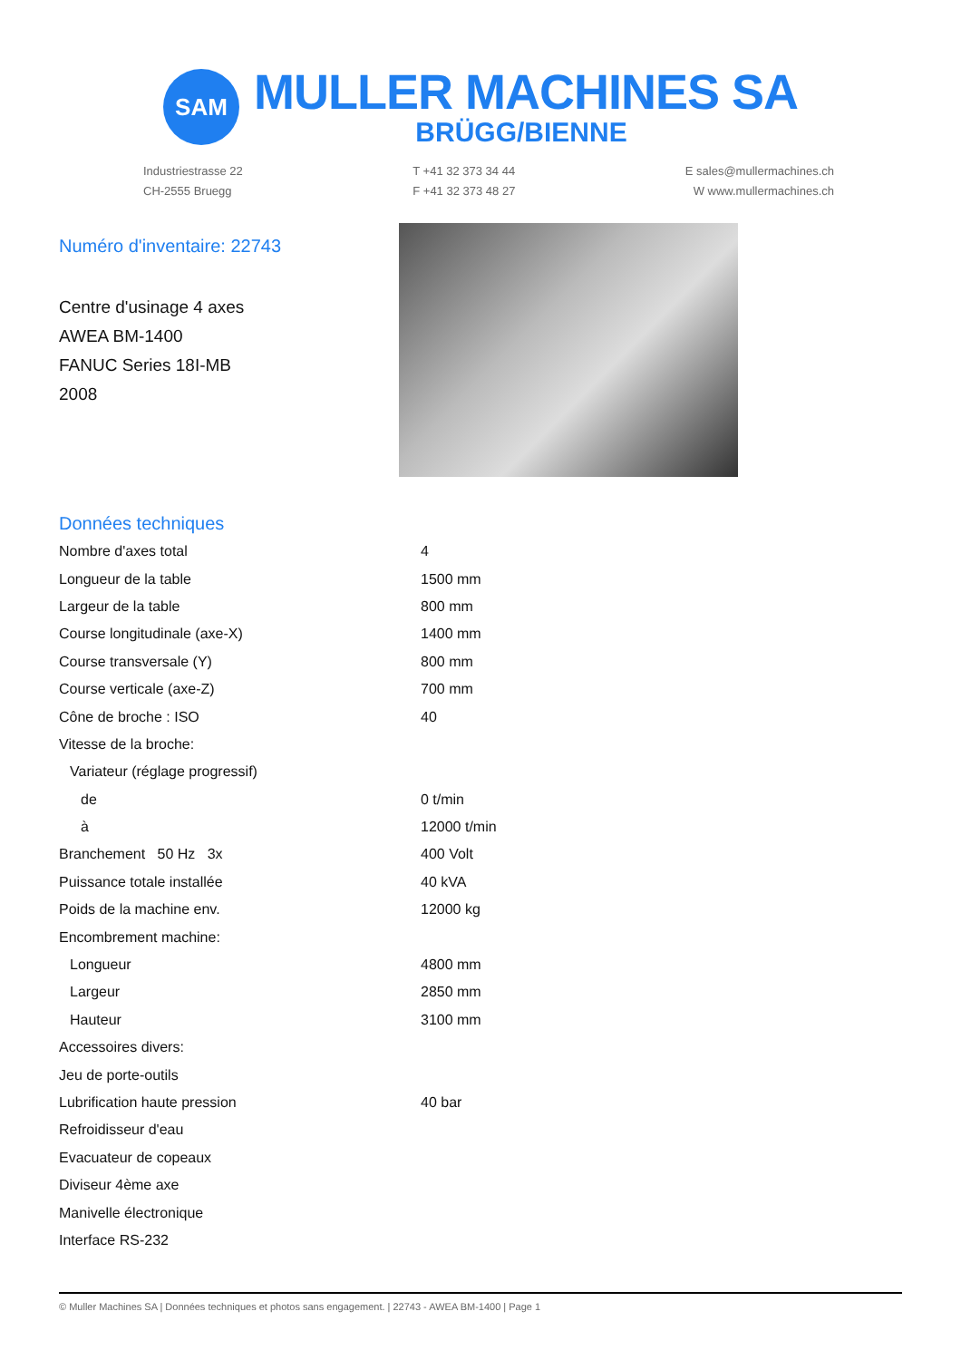SAM
MULLER MACHINES SA
BRÜGG/BIENNE
Industriestrasse 22
CH-2555 Bruegg
T +41 32 373 34 44
F +41 32 373 48 27
E sales@mullermachines.ch
W www.mullermachines.ch
Numéro d'inventaire: 22743
Centre d'usinage 4 axes
AWEA BM-1400
FANUC Series 18I-MB
2008
Données techniques
| Nombre d'axes total | 4 |
| Longueur de la table | 1500 mm |
| Largeur de la table | 800 mm |
| Course longitudinale (axe-X) | 1400 mm |
| Course transversale (Y) | 800 mm |
| Course verticale (axe-Z) | 700 mm |
| Cône de broche : ISO | 40 |
| Vitesse de la broche: | |
| Variateur (réglage progressif) | |
| de | 0 t/min |
| à | 12000 t/min |
| Branchement 50 Hz 3x | 400 Volt |
| Puissance totale installée | 40 kVA |
| Poids de la machine env. | 12000 kg |
| Encombrement machine: | |
| Longueur | 4800 mm |
| Largeur | 2850 mm |
| Hauteur | 3100 mm |
| Accessoires divers: | |
| Jeu de porte-outils | |
| Lubrification haute pression | 40 bar |
| Refroidisseur d'eau | |
| Evacuateur de copeaux | |
| Diviseur 4ème axe | |
| Manivelle électronique | |
| Interface RS-232 | |
© Muller Machines SA | Données techniques et photos sans engagement. | 22743 - AWEA BM-1400 | Page 1